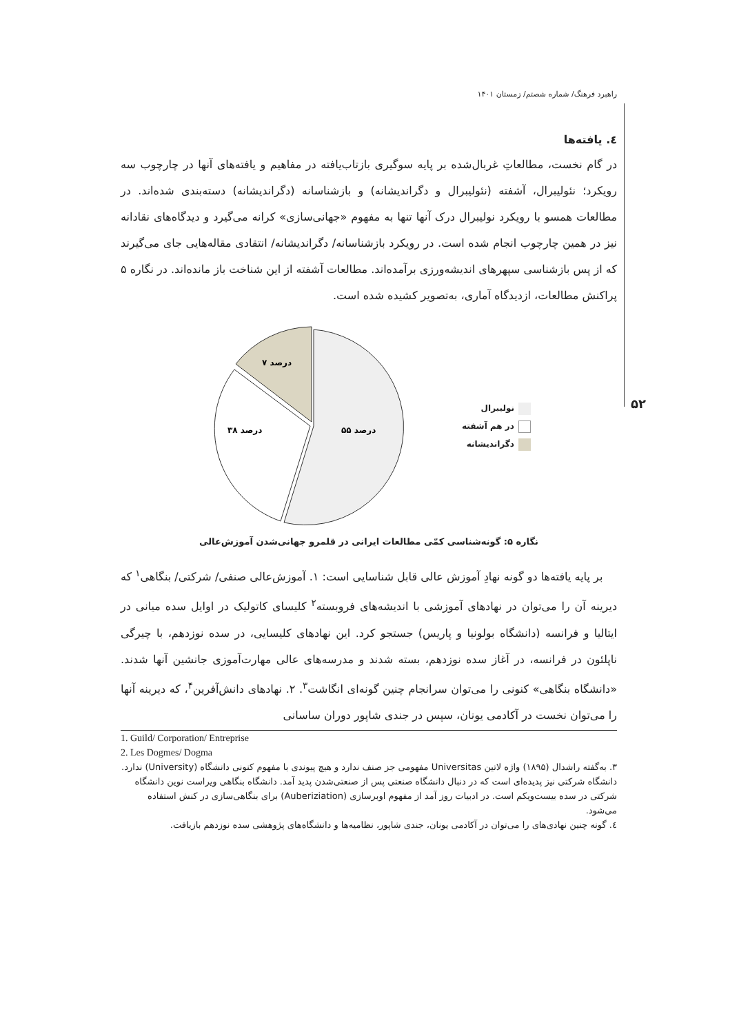۵۲
راهبرد فرهنگ/ شماره شصتم/ زمستان ۱۴۰۱
٤. یافته‌ها
در گام نخست، مطالعاتِ غربال‌شده بر پایه سوگیری بازتاب‌یافته در مفاهیم و یافته‌های آنها در چارچوب سه رویکرد؛ نئولیبرال، آشفته (نئولیبرال و دگراندیشانه) و بازشناسانه (دگراندیشانه) دسته‌بندی شده‌اند. در مطالعات همسو با رویکرد نولیبرال درک آنها تنها به مفهوم «جهانی‌سازی» کرانه می‌گیرد و دیدگاه‌های نقادانه نیز در همین چارچوب انجام شده است. در رویکرد بازشناسانه/ دگراندیشانه/ انتقادی مقاله‌هایی جای می‌گیرند که از پس بازشناسی سپهرهای اندیشه‌ورزی برآمده‌اند. مطالعات آشفته از این شناخت باز مانده‌اند. در نگاره ۵ پراکنش مطالعات، ازدیدگاه آماری، به‌تصویر کشیده شده است.
۷ درصد
۳۸ درصد
۵۵ درصد
نولیبرال
در هم آشفته
دگراندیشانه
نگاره ۵: گونه‌شناسی کمّی مطالعات ایرانی در قلمرو جهانی‌شدن آموزش‌عالی
بر پایه یافته‌ها دو گونه نهادِ آموزش عالی قابل شناسایی است: ۱. آموزش‌عالی صنفی/ شرکتی/ بنگاهی<sup>۱</sup> که دیرینه آن را می‌توان در نهادهای آموزشی با اندیشه‌های فروبسته<sup>۲</sup> کلیسای کاتولیک در اوایل سده میانی در ایتالیا و فرانسه (دانشگاه بولونیا و پاریس) جستجو کرد. این نهادهای کلیسایی، در سده نوزدهم، با چیرگی ناپلئون در فرانسه، در آغاز سده نوزدهم، بسته شدند و مدرسه‌های عالی مهارت‌آموزی جانشین آنها شدند. «دانشگاه بنگاهی» کنونی را می‌توان سرانجام چنین گونه‌ای انگاشت<sup>۳</sup>. ۲. نهادهای دانش‌آفرین<sup>۴</sup>، که دیرینه آنها را می‌توان نخست در آکادمی یونان، سپس در جندی شاپور دوران ساسانی
1. Guild/ Corporation/ Entreprise
2. Les Dogmes/ Dogma
۳. به‌گفته راشدال (۱۸۹۵) واژه لاتین Universitas مفهومی جز صنف ندارد و هیچ پیوندی با مفهوم کنونی دانشگاه (University) ندارد. دانشگاه شرکتی نیز پدیده‌ای است که در دنبال دانشگاه صنعتی پس از صنعتی‌شدن پدید آمد. دانشگاه بنگاهی ویراست نوین دانشگاه شرکتی در سده بیست‌ویکم است. در ادبیات روز آمد از مفهوم اوبرسازی (Auberiziation) برای بنگاهی‌سازی در کنش استفاده می‌شود.
٤. گونه چنین نهادی‌های را می‌توان در آکادمی یونان، جندی شاپور، نظامیه‌ها و دانشگاه‌های پژوهشی سده نوزدهم بازیافت.